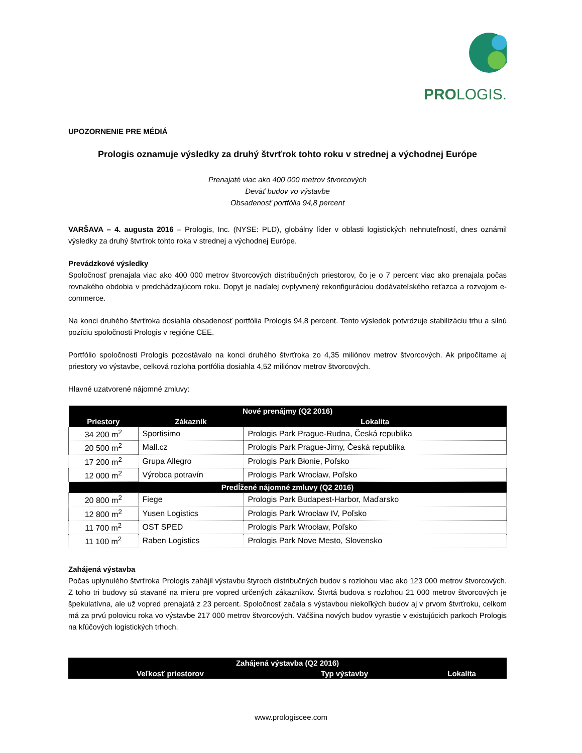PROLOGIS.
UPOZORNENIE PRE MÉDIÁ
Prologis oznamuje výsledky za druhý štvrťrok tohto roku v strednej a východnej Európe
Prenajaté viac ako 400 000 metrov štvorcových
Deväť budov vo výstavbe
Obsadenosť portfólia 94,8 percent
VARŠAVA – 4. augusta 2016 – Prologis, Inc. (NYSE: PLD), globálny líder v oblasti logistických nehnuteľností, dnes oznámil výsledky za druhý štvrťrok tohto roka v strednej a východnej Európe.
Prevádzkové výsledky
Spoločnosť prenajala viac ako 400 000 metrov štvorcových distribučných priestorov, čo je o 7 percent viac ako prenajala počas rovnakého obdobia v predchádzajúcom roku. Dopyt je naďalej ovplyvnený rekonfiguráciou dodávateľského reťazca a rozvojom e-commerce.
Na konci druhého štvrťroka dosiahla obsadenosť portfólia Prologis 94,8 percent. Tento výsledok potvrdzuje stabilizáciu trhu a silnú pozíciu spoločnosti Prologis v regióne CEE.
Portfólio spoločnosti Prologis pozostávalo na konci druhého štvrťroka zo 4,35 miliónov metrov štvorcových. Ak pripočítame aj priestory vo výstavbe, celková rozloha portfólia dosiahla 4,52 miliónov metrov štvorcových.
Hlavné uzatvorené nájomné zmluvy:
| Nové prenájmy (Q2 2016) | | |
| --- | --- | --- |
| Priestory | Zákazník | Lokalita |
| 34 200 m<sup>2</sup> | Sportisimo | Prologis Park Prague-Rudna, Česká republika |
| 20 500 m<sup>2</sup> | Mall.cz | Prologis Park Prague-Jirny, Česká republika |
| 17 200 m<sup>2</sup> | Grupa Allegro | Prologis Park Błonie, Poľsko |
| 12 000 m<sup>2</sup> | Výrobca potravín | Prologis Park Wrocław, Poľsko |
| Predĺžené nájomné zmluvy (Q2 2016) | | |
| 20 800 m<sup>2</sup> | Fiege | Prologis Park Budapest-Harbor, Maďarsko |
| 12 800 m<sup>2</sup> | Yusen Logistics | Prologis Park Wrocław IV, Poľsko |
| 11 700 m<sup>2</sup> | OST SPED | Prologis Park Wrocław, Poľsko |
| 11 100 m<sup>2</sup> | Raben Logistics | Prologis Park Nove Mesto, Slovensko |
Zahájená výstavba
Počas uplynulého štvrťroka Prologis zahájil výstavbu štyroch distribučných budov s rozlohou viac ako 123 000 metrov štvorcových. Z toho tri budovy sú stavané na mieru pre vopred určených zákazníkov. Štvrtá budova s rozlohou 21 000 metrov štvorcových je špekulatívna, ale už vopred prenajatá z 23 percent. Spoločnosť začala s výstavbou niekoľkých budov aj v prvom štvrťroku, celkom má za prvú polovicu roka vo výstavbe 217 000 metrov štvorcových. Väčšina nových budov vyrastie v existujúcich parkoch Prologis na kľúčových logistických trhoch.
| Zahájená výstavba (Q2 2016) | | |
| --- | --- | --- |
| Veľkosť priestorov | Typ výstavby | Lokalita |
www.prologiscee.com